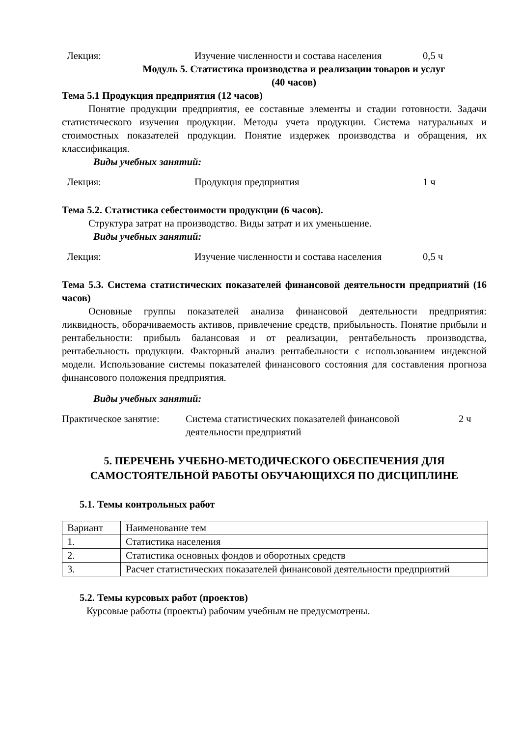Лекция: Изучение численности и состава населения 0,5 ч
Модуль 5. Статистика производства и реализации товаров и услуг
(40 часов)
Тема 5.1 Продукция предприятия (12 часов)
Понятие продукции предприятия, ее составные элементы и стадии готовности. Задачи статистического изучения продукции. Методы учета продукции. Система натуральных и стоимостных показателей продукции. Понятие издержек производства и обращения, их классификация.
Виды учебных занятий:
Лекция: Продукция предприятия 1 ч
Тема 5.2. Статистика себестоимости продукции (6 часов).
Структура затрат на производство. Виды затрат и их уменьшение.
Виды учебных занятий:
Лекция: Изучение численности и состава населения 0,5 ч
Тема 5.3. Система статистических показателей финансовой деятельности предприятий (16 часов)
Основные группы показателей анализа финансовой деятельности предприятия: ликвидность, оборачиваемость активов, привлечение средств, прибыльность. Понятие прибыли и рентабельности: прибыль балансовая и от реализации, рентабельность производства, рентабельность продукции. Факторный анализ рентабельности с использованием индексной модели. Использование системы показателей финансового состояния для составления прогноза финансового положения предприятия.
Виды учебных занятий:
Практическое занятие: Система статистических показателей финансовой деятельности предприятий 2 ч
5. ПЕРЕЧЕНЬ УЧЕБНО-МЕТОДИЧЕСКОГО ОБЕСПЕЧЕНИЯ ДЛЯ САМОСТОЯТЕЛЬНОЙ РАБОТЫ ОБУЧАЮЩИХСЯ ПО ДИСЦИПЛИНЕ
5.1. Темы контрольных работ
| Вариант | Наименование тем |
| 1. | Статистика населения |
| 2. | Статистика основных фондов и оборотных средств |
| 3. | Расчет статистических показателей финансовой деятельности предприятий |
5.2. Темы курсовых работ (проектов)
Курсовые работы (проекты) рабочим учебным не предусмотрены.